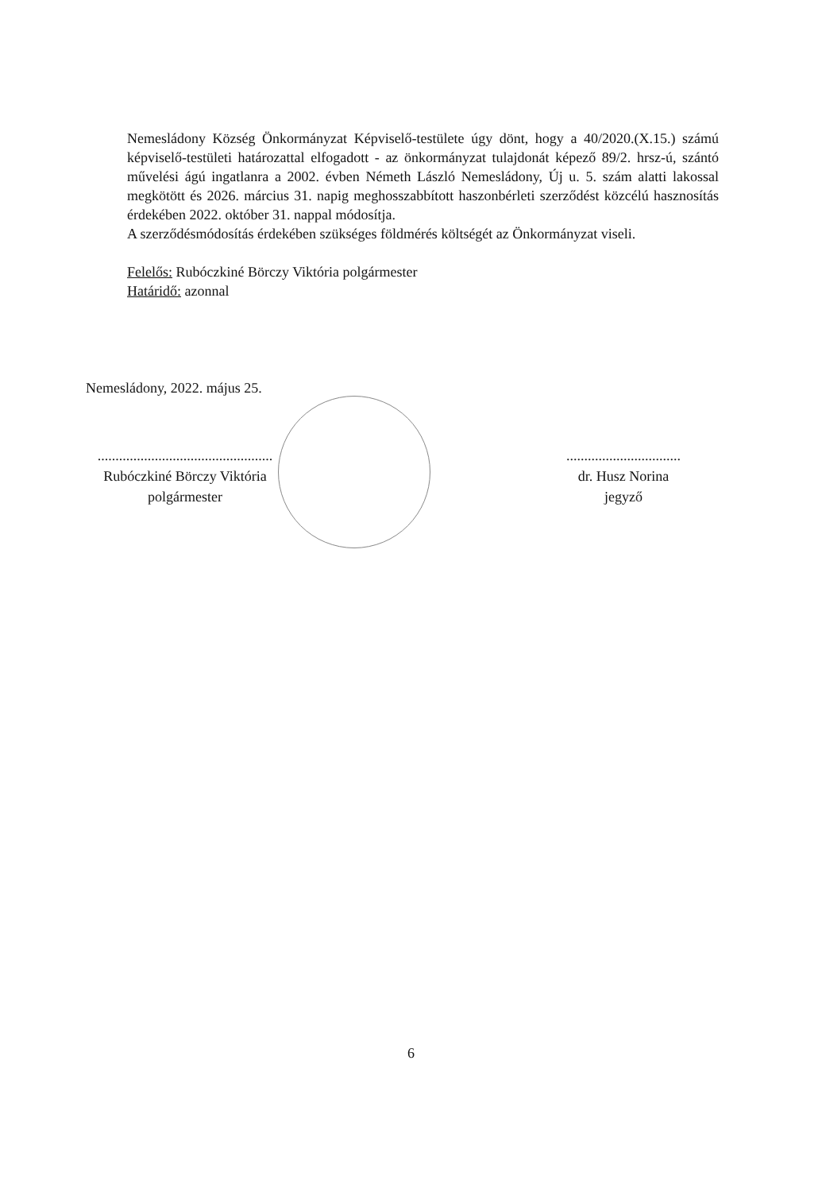Nemesládony Község Önkormányzat Képviselő-testülete úgy dönt, hogy a 40/2020.(X.15.) számú képviselő-testületi határozattal elfogadott - az önkormányzat tulajdonát képező 89/2. hrsz-ú, szántó művelési ágú ingatlanra a 2002. évben Németh László Nemesládony, Új u. 5. szám alatti lakossal megkötött és 2026. március 31. napig meghosszabbított haszonbérleti szerződést közcélú hasznosítás érdekében 2022. október 31. nappal módosítja.
A szerződésmódosítás érdekében szükséges földmérés költségét az Önkormányzat viseli.
Felelős: Rubóczkiné Börczy Viktória polgármester
Határidő: azonnal
Nemesládony, 2022. május 25.
.................................................
Rubóczkiné Börczy Viktória
polgármester
................................
dr. Husz Norina
jegyző
6